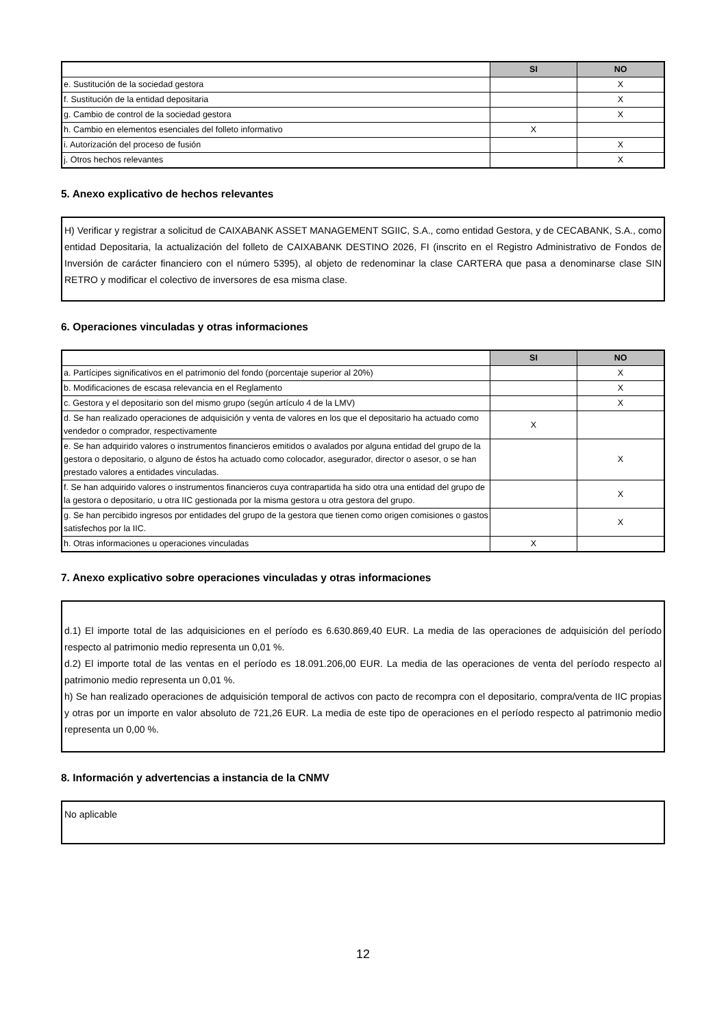| | SI | NO |
| --- | --- | --- |
| e. Sustitución de la sociedad gestora | | X |
| f. Sustitución de la entidad depositaria | | X |
| g. Cambio de control de la sociedad gestora | | X |
| h. Cambio en elementos esenciales del folleto informativo | X | |
| i. Autorización del proceso de fusión | | X |
| j. Otros hechos relevantes | | X |
5. Anexo explicativo de hechos relevantes
H) Verificar y registrar a solicitud de CAIXABANK ASSET MANAGEMENT SGIIC, S.A., como entidad Gestora, y de CECABANK, S.A., como entidad Depositaria, la actualización del folleto de CAIXABANK DESTINO 2026, FI (inscrito en el Registro Administrativo de Fondos de Inversión de carácter financiero con el número 5395), al objeto de redenominar la clase CARTERA que pasa a denominarse clase SIN RETRO y modificar el colectivo de inversores de esa misma clase.
6. Operaciones vinculadas y otras informaciones
| | SI | NO |
| --- | --- | --- |
| a. Partícipes significativos en el patrimonio del fondo (porcentaje superior al 20%) | | X |
| b. Modificaciones de escasa relevancia en el Reglamento | | X |
| c. Gestora y el depositario son del mismo grupo (según artículo 4 de la LMV) | | X |
| d. Se han realizado operaciones de adquisición y venta de valores en los que el depositario ha actuado como vendedor o comprador, respectivamente | X | |
| e. Se han adquirido valores o instrumentos financieros emitidos o avalados por alguna entidad del grupo de la gestora o depositario, o alguno de éstos ha actuado como colocador, asegurador, director o asesor, o se han prestado valores a entidades vinculadas. | | X |
| f. Se han adquirido valores o instrumentos financieros cuya contrapartida ha sido otra una entidad del grupo de la gestora o depositario, u otra IIC gestionada por la misma gestora u otra gestora del grupo. | | X |
| g. Se han percibido ingresos por entidades del grupo de la gestora que tienen como origen comisiones o gastos satisfechos por la IIC. | | X |
| h. Otras informaciones u operaciones vinculadas | X | |
7. Anexo explicativo sobre operaciones vinculadas y otras informaciones
d.1) El importe total de las adquisiciones en el período es 6.630.869,40 EUR. La media de las operaciones de adquisición del período respecto al patrimonio medio representa un 0,01 %.
d.2) El importe total de las ventas en el período es 18.091.206,00 EUR. La media de las operaciones de venta del período respecto al patrimonio medio representa un 0,01 %.
h) Se han realizado operaciones de adquisición temporal de activos con pacto de recompra con el depositario, compra/venta de IIC propias y otras por un importe en valor absoluto de 721,26 EUR. La media de este tipo de operaciones en el período respecto al patrimonio medio representa un 0,00 %.
8. Información y advertencias a instancia de la CNMV
No aplicable
12